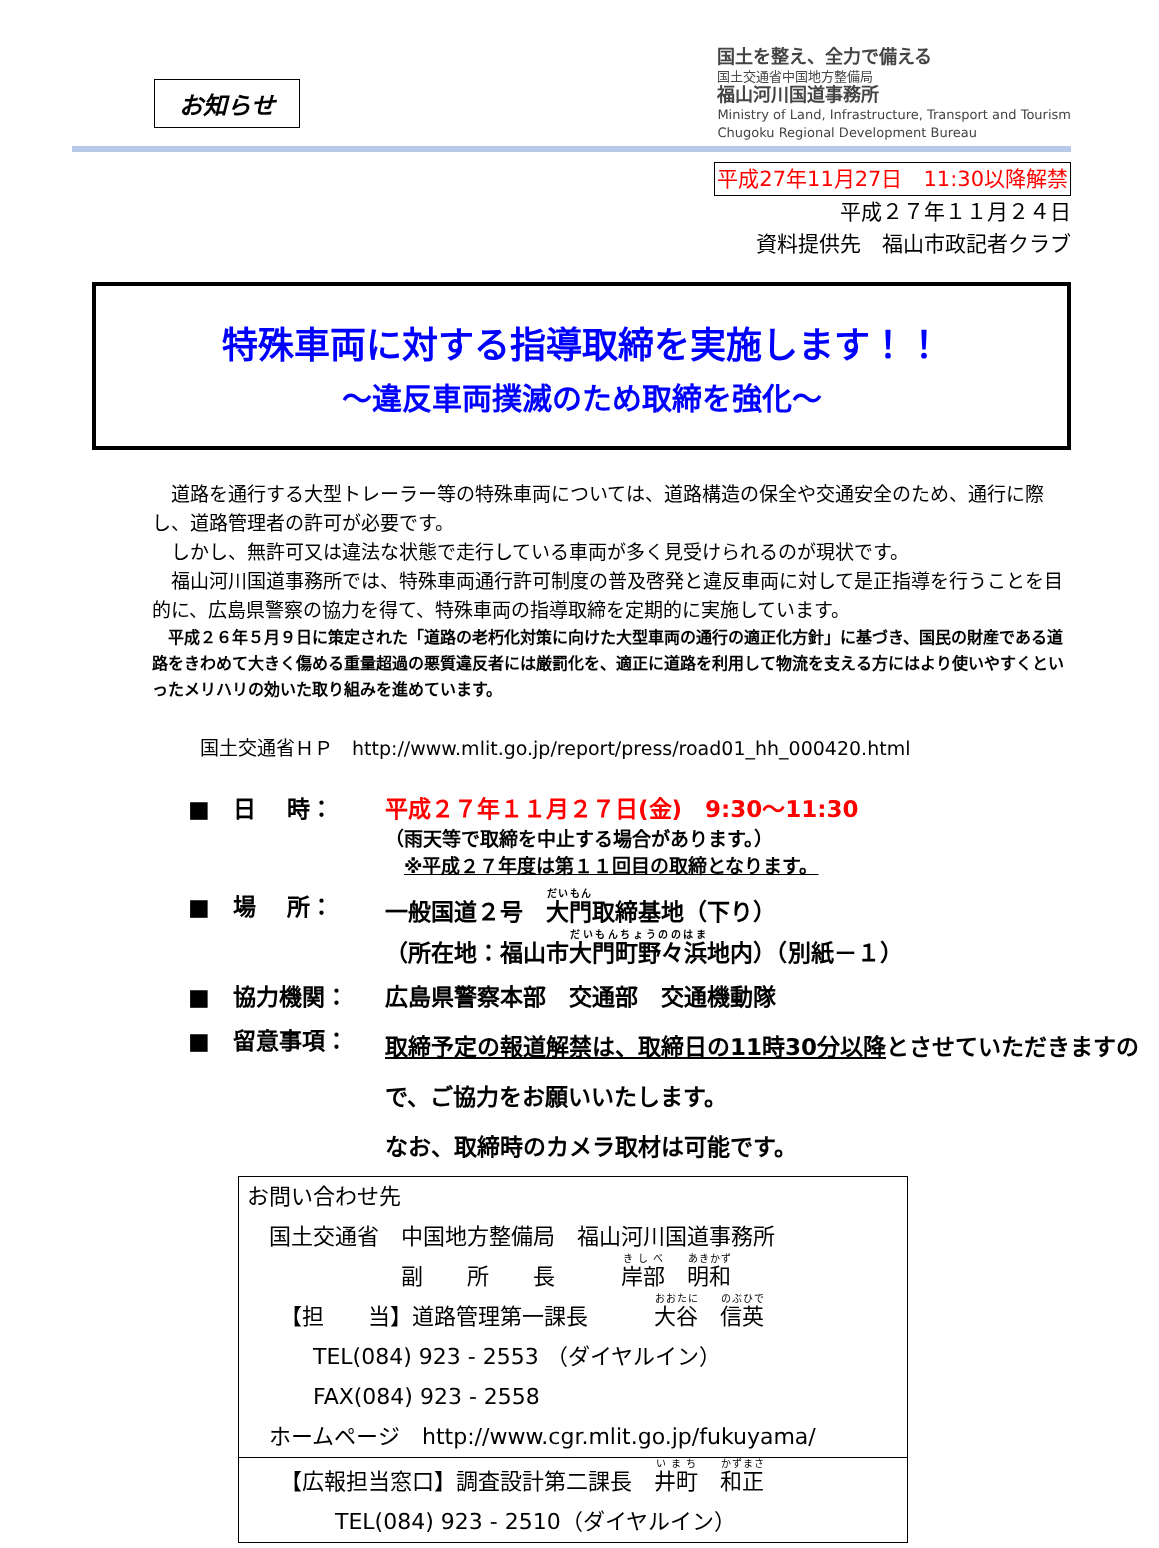お知らせ
国土を整え、全力で備える
国土交通省中国地方整備局
福山河川国道事務所
Ministry of Land, Infrastructure, Transport and Tourism
Chugoku Regional Development Bureau
平成27年11月27日　11:30以降解禁
平成２７年１１月２４日
資料提供先　福山市政記者クラブ
特殊車両に対する指導取締を実施します！！
～違反車両撲滅のため取締を強化～
　道路を通行する大型トレーラー等の特殊車両については、道路構造の保全や交通安全のため、通行に際し、道路管理者の許可が必要です。
　しかし、無許可又は違法な状態で走行している車両が多く見受けられるのが現状です。
　福山河川国道事務所では、特殊車両通行許可制度の普及啓発と違反車両に対して是正指導を行うことを目的に、広島県警察の協力を得て、特殊車両の指導取締を定期的に実施しています。
　平成２６年５月９日に策定された「道路の老朽化対策に向けた大型車両の通行の適正化方針」に基づき、国民の財産である道路をきわめて大きく傷める重量超過の悪質違反者には厳罰化を、適正に道路を利用して物流を支える方にはより使いやすくといったメリハリの効いた取り組みを進めています。
国土交通省ＨＰ　http://www.mlit.go.jp/report/press/road01_hh_000420.html
■　日　 時： 平成２７年１１月２７日(金)　9:30～11:30
（雨天等で取締を中止する場合があります。）
　※平成２７年度は第１１回目の取締となります。
■　場　 所： 一般国道２号　大門取締基地（下り）
（所在地：福山市大門町野々浜地内）（別紙－１）
■　協力機関： 広島県警察本部　交通部　交通機動隊
■　留意事項：
取締予定の報道解禁は、取締日の11時30分以降とさせていただきますので、ご協力をお願いいたします。
なお、取締時のカメラ取材は可能です。
お問い合わせ先
　国土交通省　中国地方整備局　福山河川国道事務所
　　　　　　　副　　所　　長　　　岸部　明和
　　【担　　当】道路管理第一課長　　　大谷　信英
　　　TEL(084) 923 - 2553 （ダイヤルイン）
　　　FAX(084) 923 - 2558
　ホームページ　http://www.cgr.mlit.go.jp/fukuyama/
　　【広報担当窓口】調査設計第二課長　井町　和正
　　　　TEL(084) 923 - 2510（ダイヤルイン）